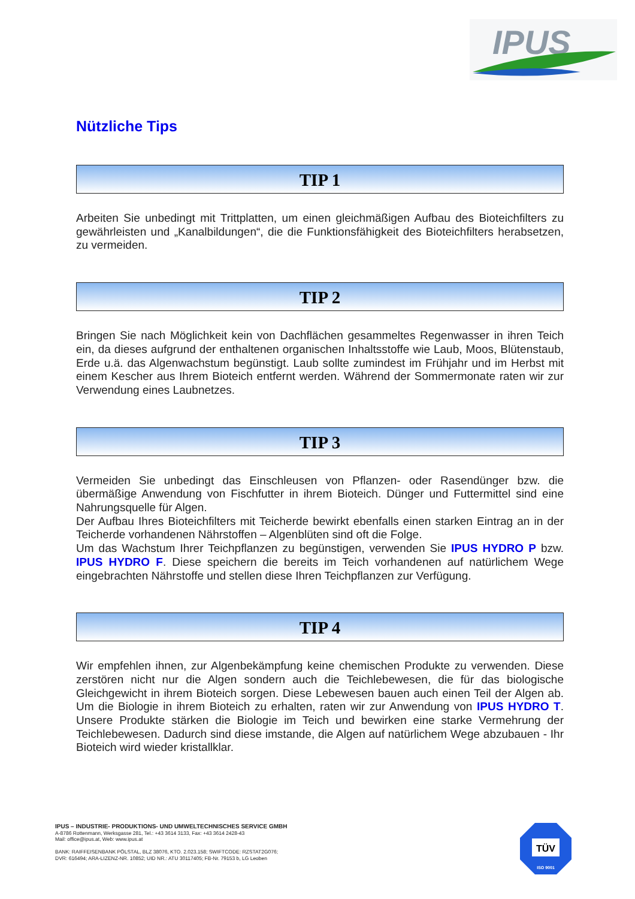IPUS
Nützliche Tips
TIP 1
Arbeiten Sie unbedingt mit Trittplatten, um einen gleichmäßigen Aufbau des Bioteichfilters zu gewährleisten und „Kanalbildungen“, die die Funktionsfähigkeit des Bioteichfilters herabsetzen, zu vermeiden.
TIP 2
Bringen Sie nach Möglichkeit kein von Dachflächen gesammeltes Regenwasser in ihren Teich ein, da dieses aufgrund der enthaltenen organischen Inhaltsstoffe wie Laub, Moos, Blütenstaub, Erde u.ä. das Algenwachstum begünstigt. Laub sollte zumindest im Frühjahr und im Herbst mit einem Kescher aus Ihrem Bioteich entfernt werden. Während der Sommermonate raten wir zur Verwendung eines Laubnetzes.
TIP 3
Vermeiden Sie unbedingt das Einschleusen von Pflanzen- oder Rasendünger bzw. die übermäßige Anwendung von Fischfutter in ihrem Bioteich. Dünger und Futtermittel sind eine Nahrungsquelle für Algen.
Der Aufbau Ihres Bioteichfilters mit Teicherde bewirkt ebenfalls einen starken Eintrag an in der Teicherde vorhandenen Nährstoffen – Algenblüten sind oft die Folge.
Um das Wachstum Ihrer Teichpflanzen zu begünstigen, verwenden Sie IPUS HYDRO P bzw. IPUS HYDRO F. Diese speichern die bereits im Teich vorhandenen auf natürlichem Wege eingebrachten Nährstoffe und stellen diese Ihren Teichpflanzen zur Verfügung.
TIP 4
Wir empfehlen ihnen, zur Algenbekämpfung keine chemischen Produkte zu verwenden. Diese zerstören nicht nur die Algen sondern auch die Teichlebewesen, die für das biologische Gleichgewicht in ihrem Bioteich sorgen. Diese Lebewesen bauen auch einen Teil der Algen ab. Um die Biologie in ihrem Bioteich zu erhalten, raten wir zur Anwendung von IPUS HYDRO T. Unsere Produkte stärken die Biologie im Teich und bewirken eine starke Vermehrung der Teichlebewesen. Dadurch sind diese imstande, die Algen auf natürlichem Wege abzubauen - Ihr Bioteich wird wieder kristallklar.
IPUS – INDUSTRIE- PRODUKTIONS- UND UMWELTECHNISCHES SERVICE GMBH
A-8786 Rottenmann, Werksgasse 281, Tel.: +43 3614 3133, Fax: +43 3614 2428-43
Mail: office@ipus.at, Web: www.ipus.at
BANK: RAIFFEISENBANK PÖLSTAL, BLZ 38076, KTO. 2.023.158; SWIFTCODE: RZSTAT2G076;
DVR: 616494; ARA-LIZENZ-NR. 10852; UID NR.: ATU 30117405; FB-Nr. 79153 b, LG Leoben
TÜV
ISO 9001